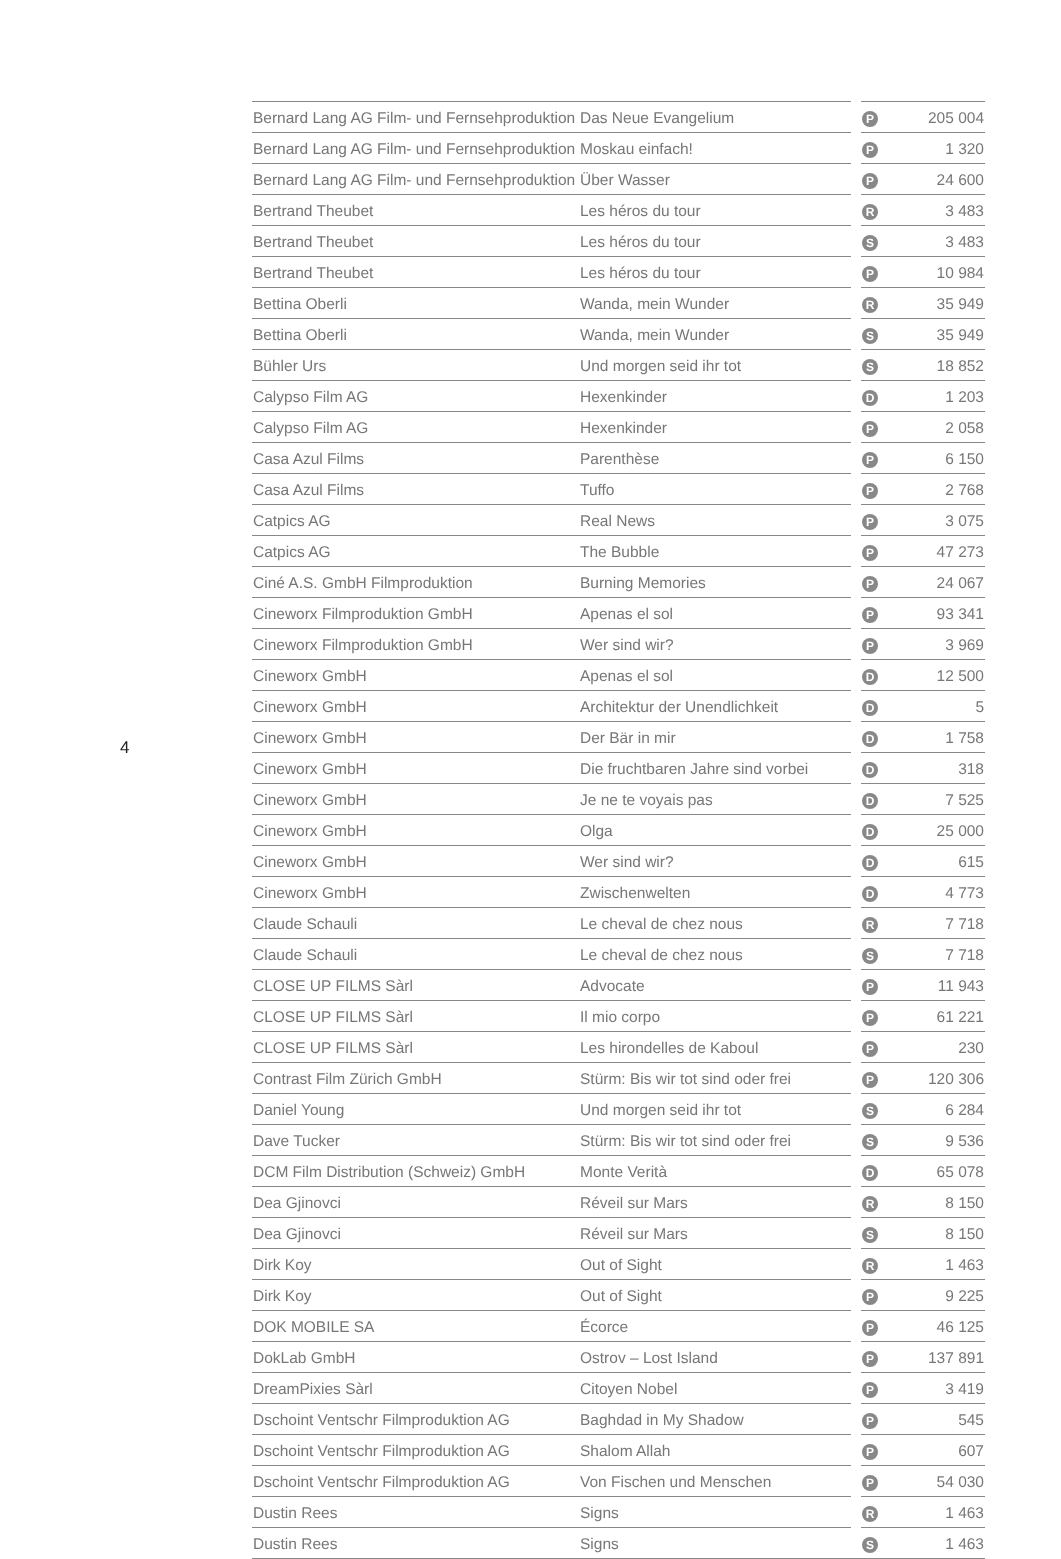4
| Bernard Lang AG Film- und Fernsehproduktion | Das Neue Evangelium | | P | 205 004 |
| Bernard Lang AG Film- und Fernsehproduktion | Moskau einfach! | | P | 1 320 |
| Bernard Lang AG Film- und Fernsehproduktion | Über Wasser | | P | 24 600 |
| Bertrand Theubet | Les héros du tour | | R | 3 483 |
| Bertrand Theubet | Les héros du tour | | S | 3 483 |
| Bertrand Theubet | Les héros du tour | | P | 10 984 |
| Bettina Oberli | Wanda, mein Wunder | | R | 35 949 |
| Bettina Oberli | Wanda, mein Wunder | | S | 35 949 |
| Bühler Urs | Und morgen seid ihr tot | | S | 18 852 |
| Calypso Film AG | Hexenkinder | | D | 1 203 |
| Calypso Film AG | Hexenkinder | | P | 2 058 |
| Casa Azul Films | Parenthèse | | P | 6 150 |
| Casa Azul Films | Tuffo | | P | 2 768 |
| Catpics AG | Real News | | P | 3 075 |
| Catpics AG | The Bubble | | P | 47 273 |
| Ciné A.S. GmbH Filmproduktion | Burning Memories | | P | 24 067 |
| Cineworx Filmproduktion GmbH | Apenas el sol | | P | 93 341 |
| Cineworx Filmproduktion GmbH | Wer sind wir? | | P | 3 969 |
| Cineworx GmbH | Apenas el sol | | D | 12 500 |
| Cineworx GmbH | Architektur der Unendlichkeit | | D | 5 |
| Cineworx GmbH | Der Bär in mir | | D | 1 758 |
| Cineworx GmbH | Die fruchtbaren Jahre sind vorbei | | D | 318 |
| Cineworx GmbH | Je ne te voyais pas | | D | 7 525 |
| Cineworx GmbH | Olga | | D | 25 000 |
| Cineworx GmbH | Wer sind wir? | | D | 615 |
| Cineworx GmbH | Zwischenwelten | | D | 4 773 |
| Claude Schauli | Le cheval de chez nous | | R | 7 718 |
| Claude Schauli | Le cheval de chez nous | | S | 7 718 |
| CLOSE UP FILMS Sàrl | Advocate | | P | 11 943 |
| CLOSE UP FILMS Sàrl | Il mio corpo | | P | 61 221 |
| CLOSE UP FILMS Sàrl | Les hirondelles de Kaboul | | P | 230 |
| Contrast Film Zürich GmbH | Stürm: Bis wir tot sind oder frei | | P | 120 306 |
| Daniel Young | Und morgen seid ihr tot | | S | 6 284 |
| Dave Tucker | Stürm: Bis wir tot sind oder frei | | S | 9 536 |
| DCM Film Distribution (Schweiz) GmbH | Monte Verità | | D | 65 078 |
| Dea Gjinovci | Réveil sur Mars | | R | 8 150 |
| Dea Gjinovci | Réveil sur Mars | | S | 8 150 |
| Dirk Koy | Out of Sight | | R | 1 463 |
| Dirk Koy | Out of Sight | | P | 9 225 |
| DOK MOBILE SA | Écorce | | P | 46 125 |
| DokLab GmbH | Ostrov – Lost Island | | P | 137 891 |
| DreamPixies Sàrl | Citoyen Nobel | | P | 3 419 |
| Dschoint Ventschr Filmproduktion AG | Baghdad in My Shadow | | P | 545 |
| Dschoint Ventschr Filmproduktion AG | Shalom Allah | | P | 607 |
| Dschoint Ventschr Filmproduktion AG | Von Fischen und Menschen | | P | 54 030 |
| Dustin Rees | Signs | | R | 1 463 |
| Dustin Rees | Signs | | S | 1 463 |